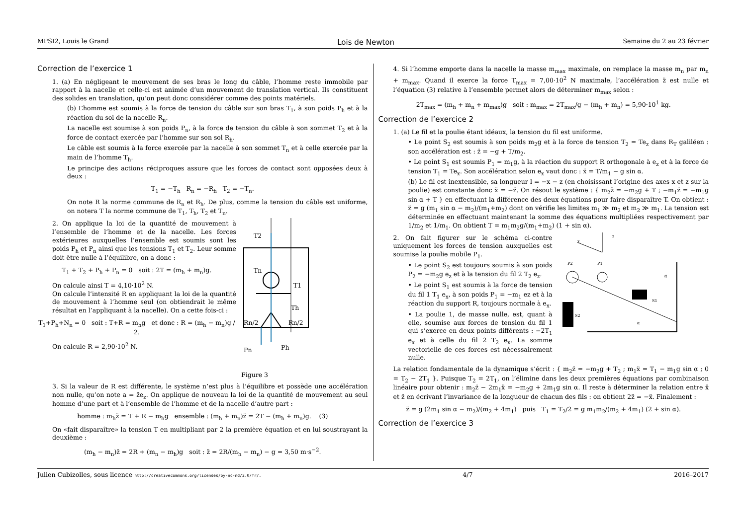MPSI2, Louis le Grand Lois de Newton Semaine du 2 au 23 février
Correction de l’exercice 1
1. (a) En négligeant le mouvement de ses bras le long du câble, l’homme reste immobile par rapport à la nacelle et celle-ci est animée d’un mouvement de translation vertical. Ils constituent des solides en translation, qu’on peut donc considérer comme des points matériels.
(b) L’homme est soumis à la force de tension du câble sur son bras T<sub>1</sub>, à son poids P<sub>h</sub> et à la réaction du sol de la nacelle R<sub>n</sub>.
La nacelle est soumise à son poids P<sub>n</sub>, à la force de tension du câble à son sommet T<sub>2</sub> et à la force de contact exercée par l’homme sur son sol R<sub>h</sub>.
Le câble est soumis à la force exercée par la nacelle à son sommet T<sub>n</sub> et à celle exercée par la main de l’homme T<sub>h</sub>.
Le principe des actions réciproques assure que les forces de contact sont opposées deux à deux :
T<sub>1</sub> = −T<sub>h</sub> R<sub>n</sub> = −R<sub>h</sub> T<sub>2</sub> = −T<sub>n</sub>.
On note R la norme commune de R<sub>n</sub> et R<sub>h</sub>. De plus, comme la tension du câble est uniforme, on notera T la norme commune de T<sub>1</sub>, T<sub>h</sub>, T<sub>2</sub> et T<sub>n</sub>.
2. On applique la loi de la quantité de mouvement à l’ensemble de l’homme et de la nacelle. Les forces extérieures auxquelles l’ensemble est soumis sont les poids P<sub>h</sub> et P<sub>n</sub> ainsi que les tensions T<sub>1</sub> et T<sub>2</sub>. Leur somme doit être nulle à l’équilibre, on a donc :
T<sub>1</sub> + T<sub>2</sub> + P<sub>h</sub> + P<sub>n</sub> = 0 soit : 2T = (m<sub>h</sub> + m<sub>n</sub>)g.
On calcule ainsi T = 4,10·10<sup>2</sup> N.
On calcule l’intensité R en appliquant la loi de la quantité de mouvement à l’homme seul (on obtiendrait le même résultat en l’appliquant à la nacelle). On a cette fois-ci :
T<sub>1</sub>+P<sub>h</sub>+N<sub>n</sub> = 0 soit : T+R = m<sub>h</sub>g et donc : R = (m<sub>h</sub> − m<sub>n</sub>)g / 2.
On calcule R = 2,90·10<sup>2</sup> N.
T2
Tn
T1
Th
Rn/2
Rn/2
Pn
Ph
Figure 3
3. Si la valeur de R est différente, le système n’est plus à l’équilibre et possède une accélération non nulle, qu’on note a = z̈e<sub>z</sub>. On applique de nouveau la loi de la quantité de mouvement au seul homme d’une part et à l’ensemble de l’homme et de la nacelle d’autre part :
homme : m<sub>h</sub>z̈ = T + R − m<sub>h</sub>g ensemble : (m<sub>h</sub> + m<sub>n</sub>)z̈ = 2T − (m<sub>h</sub> + m<sub>n</sub>)g. (3)
On «fait disparaître» la tension T en multipliant par 2 la première équation et en lui soustrayant la deuxième :
(m<sub>h</sub> − m<sub>n</sub>)z̈ = 2R + (m<sub>n</sub> − m<sub>h</sub>)g soit : z̈ = 2R/(m<sub>h</sub> − m<sub>n</sub>) − g = 3,50 m·s<sup>−2</sup>.
4. Si l’homme emporte dans la nacelle la masse m<sub>max</sub> maximale, on remplace la masse m<sub>n</sub> par m<sub>n</sub> + m<sub>max</sub>. Quand il exerce la force T<sub>max</sub> = 7,00·10<sup>2</sup> N maximale, l’accélération z̈ est nulle et l’équation (3) relative à l’ensemble permet alors de déterminer m<sub>max</sub> selon :
2T<sub>max</sub> = (m<sub>h</sub> + m<sub>n</sub> + m<sub>max</sub>)g soit : m<sub>max</sub> = 2T<sub>max</sub>/g − (m<sub>h</sub> + m<sub>n</sub>) = 5,90·10<sup>1</sup> kg.
Correction de l’exercice 2
1. (a) Le fil et la poulie étant idéaux, la tension du fil est uniforme.
• Le point S<sub>2</sub> est soumis à son poids m<sub>2</sub>g et à la force de tension T<sub>2</sub> = Te<sub>z</sub> dans R<sub>T</sub> galiléen : son accélération est : z̈ = −g + T/m<sub>2</sub>.
• Le point S<sub>1</sub> est soumis P<sub>1</sub> = m<sub>1</sub>g, à la réaction du support R orthogonale à e<sub>z</sub> et à la force de tension T<sub>1</sub> = Te<sub>x</sub>. Son accélération selon e<sub>x</sub> vaut donc : ẍ = T/m<sub>1</sub> − g sin α.
(b) Le fil est inextensible, sa longueur l = −x − z (en choisissant l’origine des axes x et z sur la poulie) est constante donc ẍ = −z̈. On résout le système : { m<sub>2</sub>z̈ = −m<sub>2</sub>g + T ; −m<sub>1</sub>z̈ = −m<sub>1</sub>g sin α + T } en effectuant la différence des deux équations pour faire disparaître T. On obtient : z̈ = g (m<sub>1</sub> sin α − m<sub>2</sub>)/(m<sub>1</sub>+m<sub>2</sub>) dont on vérifie les limites m<sub>1</sub> ≫ m<sub>2</sub> et m<sub>2</sub> ≫ m<sub>1</sub>. La tension est déterminée en effectuant maintenant la somme des équations multipliées respectivement par 1/m<sub>2</sub> et 1/m<sub>1</sub>. On obtient T = m<sub>1</sub>m<sub>2</sub>g/(m<sub>1</sub>+m<sub>2</sub>) (1 + sin α).
2. On fait figurer sur le schéma ci-contre uniquement les forces de tension auxquelles est soumise la poulie mobile P<sub>1</sub>.
• Le point S<sub>2</sub> est toujours soumis à son poids P<sub>2</sub> = −m<sub>2</sub>g e<sub>z</sub> et à la tension du fil 2 T<sub>2</sub> e<sub>z</sub>.
• Le point S<sub>1</sub> est soumis à la force de tension du fil 1 T<sub>1</sub> e<sub>x</sub>, à son poids P<sub>1</sub> = −m<sub>1</sub> ez et à la réaction du support R, toujours normale à e<sub>x</sub>.
• La poulie 1, de masse nulle, est, quant à elle, soumise aux forces de tension du fil 1 qui s’exerce en deux points différents : −2T<sub>1</sub> e<sub>x</sub> et à celle du fil 2 T<sub>2</sub> e<sub>x</sub>. La somme vectorielle de ces forces est nécessairement nulle.
x
z
S2
S1
P2
P1
g
α
La relation fondamentale de la dynamique s’écrit : { m<sub>2</sub>z̈ = −m<sub>2</sub>g + T<sub>2</sub> ; m<sub>1</sub>ẍ = T<sub>1</sub> − m<sub>1</sub>g sin α ; 0 = T<sub>2</sub> − 2T<sub>1</sub> }. Puisque T<sub>2</sub> = 2T<sub>1</sub>, on l’élimine dans les deux premières équations par combinaison linéaire pour obtenir : m<sub>2</sub>z̈ − 2m<sub>1</sub>ẍ = −m<sub>2</sub>g + 2m<sub>1</sub>g sin α. Il reste à déterminer la relation entre ẍ et z̈ en écrivant l’invariance de la longueur de chacun des fils : on obtient 2z̈ = −ẍ. Finalement :
z̈ = g (2m<sub>1</sub> sin α − m<sub>2</sub>)/(m<sub>2</sub> + 4m<sub>1</sub>) puis T<sub>1</sub> = T<sub>2</sub>/2 = g m<sub>1</sub>m<sub>2</sub>/(m<sub>2</sub> + 4m<sub>1</sub>) (2 + sin α).
Correction de l’exercice 3
Julien Cubizolles, sous licence http://creativecommons.org/licenses/by-nc-nd/2.0/fr/. 4/7 2016–2017